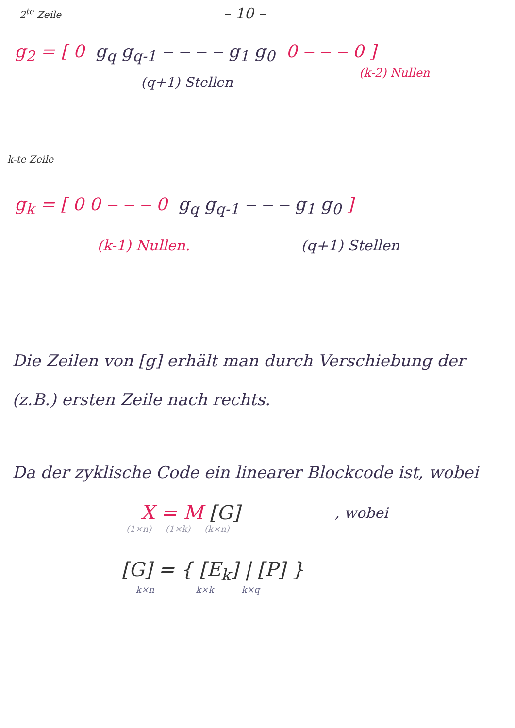2<sup>te</sup> Zeile
– 10 –
g<sub>2</sub> = [ 0 g<sub>q</sub> g<sub>q-1</sub> ‒ ‒ ‒ ‒ g<sub>1</sub> g<sub>0</sub> 0 ‒ ‒ ‒ 0 ]
(q+1) Stellen
(k-2) Nullen
k-te Zeile
g<sub>k</sub> = [ 0 0 ‒ ‒ ‒ 0 g<sub>q</sub> g<sub>q-1</sub> ‒ ‒ ‒ g<sub>1</sub> g<sub>0</sub> ]
(k-1) Nullen. (q+1) Stellen
Die Zeilen von [g] erhält man durch Verschiebung der (z.B.) ersten Zeile nach rechts.
Da der zyklische Code ein linearer Blockcode ist, wobei
X = M [G]
, wobei
(1×n) (1×k) (k×n)
[G] = { [E<sub>k</sub>] | [P] }
k×n k×k k×q